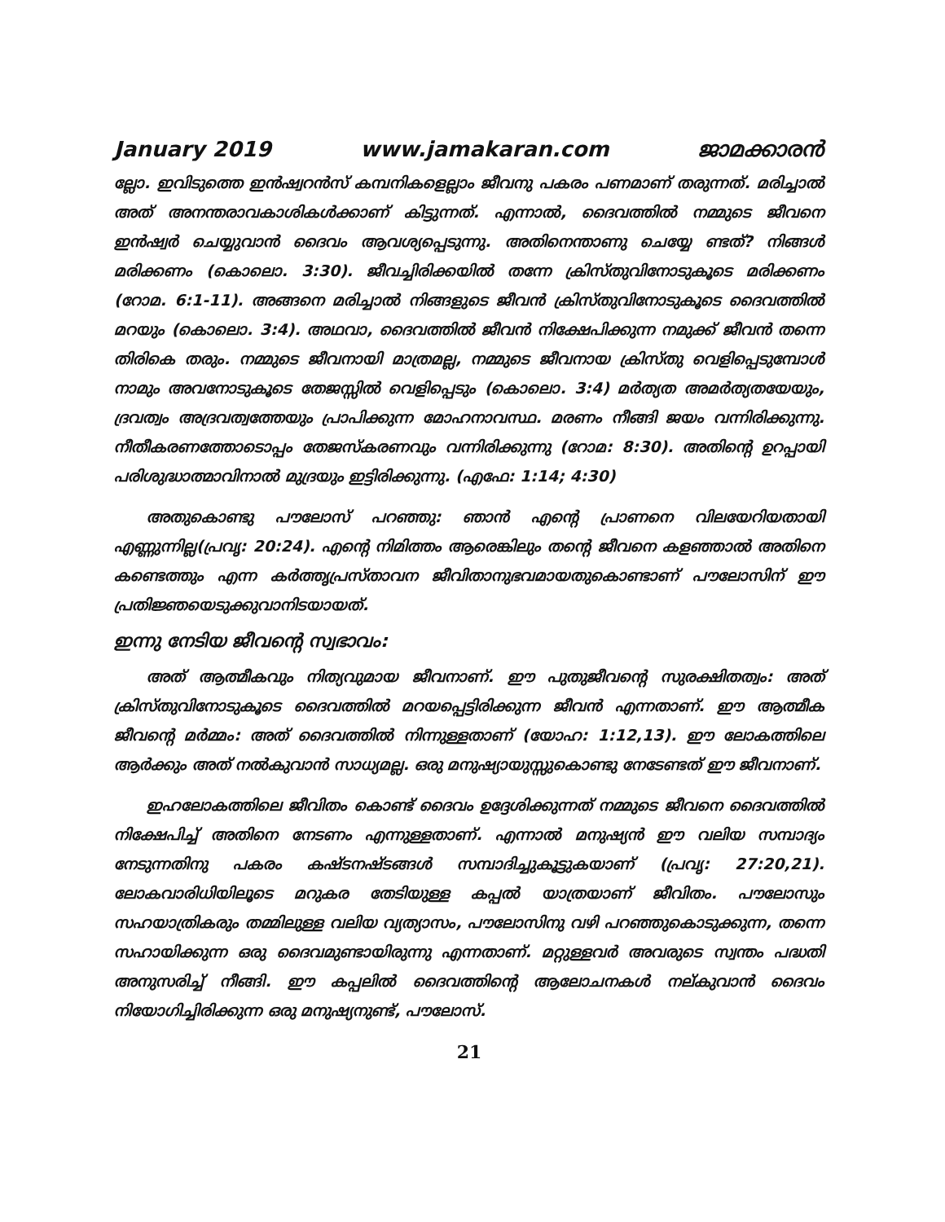January 2019 www.jamakaran.com ജാമക്കാരൻ
ല്ലോ. ഇവിടുത്തെ ഇൻഷ്വറൻസ് കമ്പനികളെല്ലാം ജീവനു പകരം പണമാണ് തരുന്നത്. മരിച്ചാൽ അത് അനന്തരാവകാശികൾക്കാണ് കിട്ടുന്നത്. എന്നാൽ, ദൈവത്തിൽ നമ്മുടെ ജീവനെ ഇൻഷ്വർ ചെയ്യുവാൻ ദൈവം ആവശ്യപ്പെടുന്നു. അതിനെന്താണു ചെയ്യേ ണ്ടത്? നിങ്ങൾ മരിക്കണം (കൊലൊ. 3:30). ജീവച്ചിരിക്കയിൽ തന്നേ ക്രിസ്തുവിനോടുകൂടെ മരിക്കണം (റോമ. 6:1-11). അങ്ങനെ മരിച്ചാൽ നിങ്ങളുടെ ജീവൻ ക്രിസ്തുവിനോടുകൂടെ ദൈവത്തിൽ മറയും (കൊലൊ. 3:4). അഥവാ, ദൈവത്തിൽ ജീവൻ നിക്ഷേപിക്കുന്ന നമുക്ക് ജീവൻ തന്നെ തിരികെ തരും. നമ്മുടെ ജീവനായി മാത്രമല്ല, നമ്മുടെ ജീവനായ ക്രിസ്തു വെളിപ്പെടുമ്പോൾ നാമും അവനോടുകൂടെ തേജസ്സിൽ വെളിപ്പെടും (കൊലൊ. 3:4) മർത്യത അമർത്യതയേയും, ദ്രവത്വം അദ്രവത്വത്തേയും പ്രാപിക്കുന്ന മോഹനാവസ്ഥ. മരണം നീങ്ങി ജയം വന്നിരിക്കുന്നു. നീതീകരണത്തോടൊപ്പം തേജസ്കരണവും വന്നിരിക്കുന്നു (റോമ: 8:30). അതിന്റെ ഉറപ്പായി പരിശുദ്ധാത്മാവിനാൽ മുദ്രയും ഇട്ടിരിക്കുന്നു. (എഫേ: 1:14; 4:30)
അതുകൊണ്ടു പൗലോസ് പറഞ്ഞു: ഞാൻ എന്റെ പ്രാണനെ വിലയേറിയതായി എണ്ണുന്നില്ല(പ്രവൃ: 20:24). എന്റെ നിമിത്തം ആരെങ്കിലും തന്റെ ജീവനെ കളഞ്ഞാൽ അതിനെ കണ്ടെത്തും എന്ന കർത്തൃപ്രസ്താവന ജീവിതാനുഭവമായതുകൊണ്ടാണ് പൗലോസിന് ഈ പ്രതിജ്ഞയെടുക്കുവാനിടയായത്.
ഇന്നു നേടിയ ജീവന്റെ സ്വഭാവം:
അത് ആത്മീകവും നിത്യവുമായ ജീവനാണ്. ഈ പുതുജീവന്റെ സുരക്ഷിതത്വം: അത് ക്രിസ്തുവിനോടുകൂടെ ദൈവത്തിൽ മറയപ്പെട്ടിരിക്കുന്ന ജീവൻ എന്നതാണ്. ഈ ആത്മീക ജീവന്റെ മർമ്മം: അത് ദൈവത്തിൽ നിന്നുള്ളതാണ് (യോഹ: 1:12,13). ഈ ലോകത്തിലെ ആർക്കും അത് നൽകുവാൻ സാധ്യമല്ല. ഒരു മനുഷ്യായുസ്സുകൊണ്ടു നേടേണ്ടത് ഈ ജീവനാണ്.
ഇഹലോകത്തിലെ ജീവിതം കൊണ്ട് ദൈവം ഉദ്ദേശിക്കുന്നത് നമ്മുടെ ജീവനെ ദൈവത്തിൽ നിക്ഷേപിച്ച് അതിനെ നേടണം എന്നുള്ളതാണ്. എന്നാൽ മനുഷ്യൻ ഈ വലിയ സമ്പാദ്യം നേടുന്നതിനു പകരം കഷ്ടനഷ്ടങ്ങൾ സമ്പാദിച്ചുകൂട്ടുകയാണ് (പ്രവൃ: 27:20,21). ലോകവാരിധിയിലൂടെ മറുകര തേടിയുള്ള കപ്പൽ യാത്രയാണ് ജീവിതം. പൗലോസും സഹയാത്രികരും തമ്മിലുള്ള വലിയ വ്യത്യാസം, പൗലോസിനു വഴി പറഞ്ഞുകൊടുക്കുന്ന, തന്നെ സഹായിക്കുന്ന ഒരു ദൈവമുണ്ടായിരുന്നു എന്നതാണ്. മറ്റുള്ളവർ അവരുടെ സ്വന്തം പദ്ധതി അനുസരിച്ച് നീങ്ങി. ഈ കപ്പലിൽ ദൈവത്തിന്റെ ആലോചനകൾ നല്കുവാൻ ദൈവം നിയോഗിച്ചിരിക്കുന്ന ഒരു മനുഷ്യനുണ്ട്, പൗലോസ്.
21